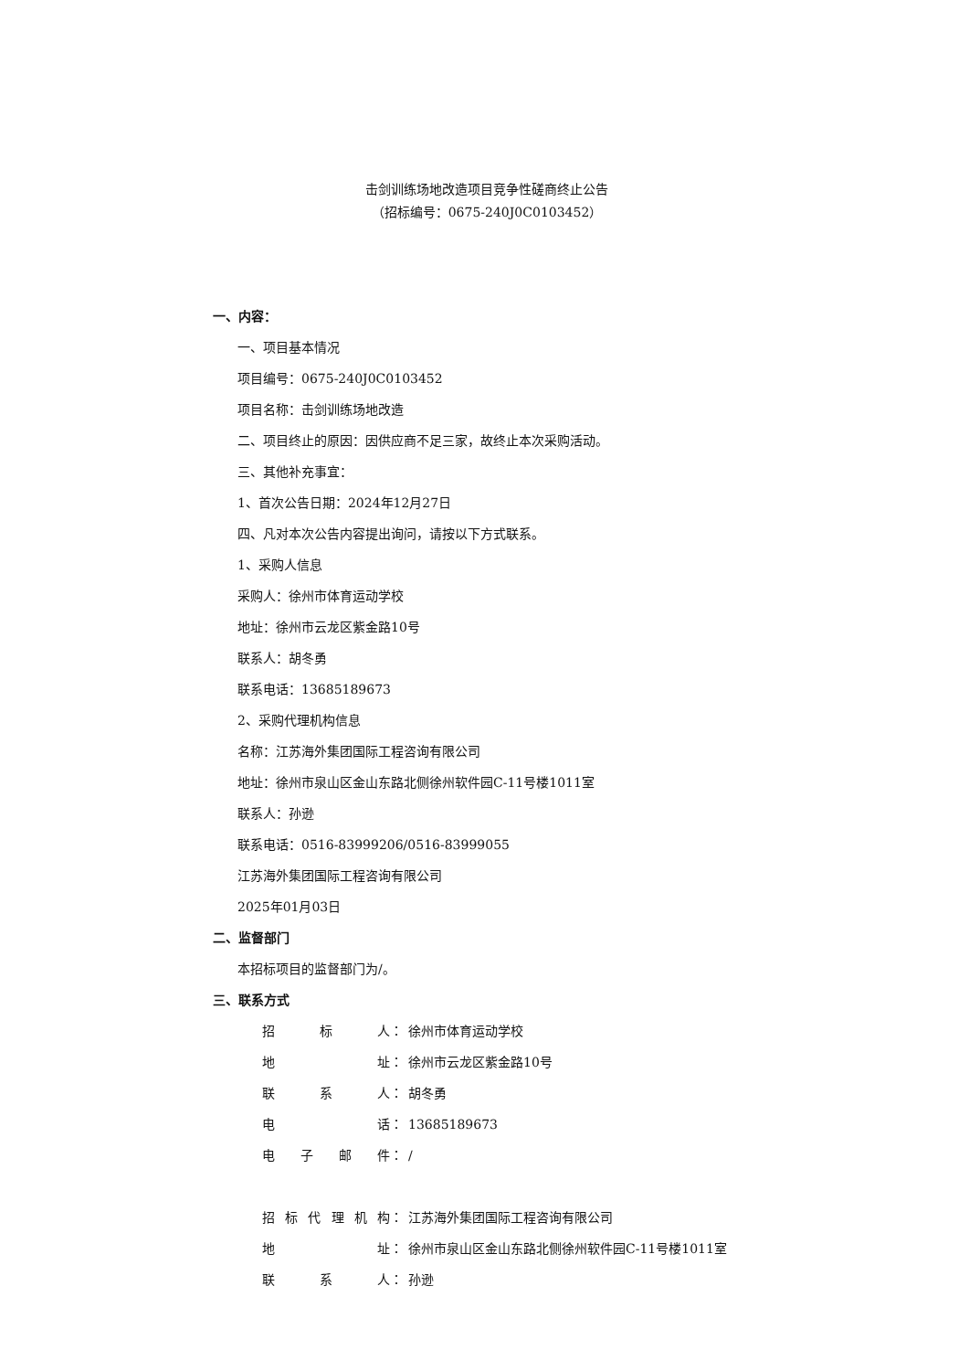击剑训练场地改造项目竞争性磋商终止公告
（招标编号：0675-240J0C0103452）
一、内容：
一、项目基本情况
项目编号：0675-240J0C0103452
项目名称：击剑训练场地改造
二、项目终止的原因：因供应商不足三家，故终止本次采购活动。
三、其他补充事宜：
1、首次公告日期：2024年12月27日
四、凡对本次公告内容提出询问，请按以下方式联系。
1、采购人信息
采购人：徐州市体育运动学校
地址：徐州市云龙区紫金路10号
联系人：胡冬勇
联系电话：13685189673
2、采购代理机构信息
名称：江苏海外集团国际工程咨询有限公司
地址：徐州市泉山区金山东路北侧徐州软件园C-11号楼1011室
联系人：孙逊
联系电话：0516-83999206/0516-83999055
江苏海外集团国际工程咨询有限公司
2025年01月03日
二、监督部门
本招标项目的监督部门为/。
三、联系方式
| 招标人 | ： | 徐州市体育运动学校 |
| 地址 | ： | 徐州市云龙区紫金路10号 |
| 联系人 | ： | 胡冬勇 |
| 电话 | ： | 13685189673 |
| 电子邮件 | ： | / |
| 招标代理机构 | ： | 江苏海外集团国际工程咨询有限公司 |
| 地址 | ： | 徐州市泉山区金山东路北侧徐州软件园C-11号楼1011室 |
| 联系人 | ： | 孙逊 |